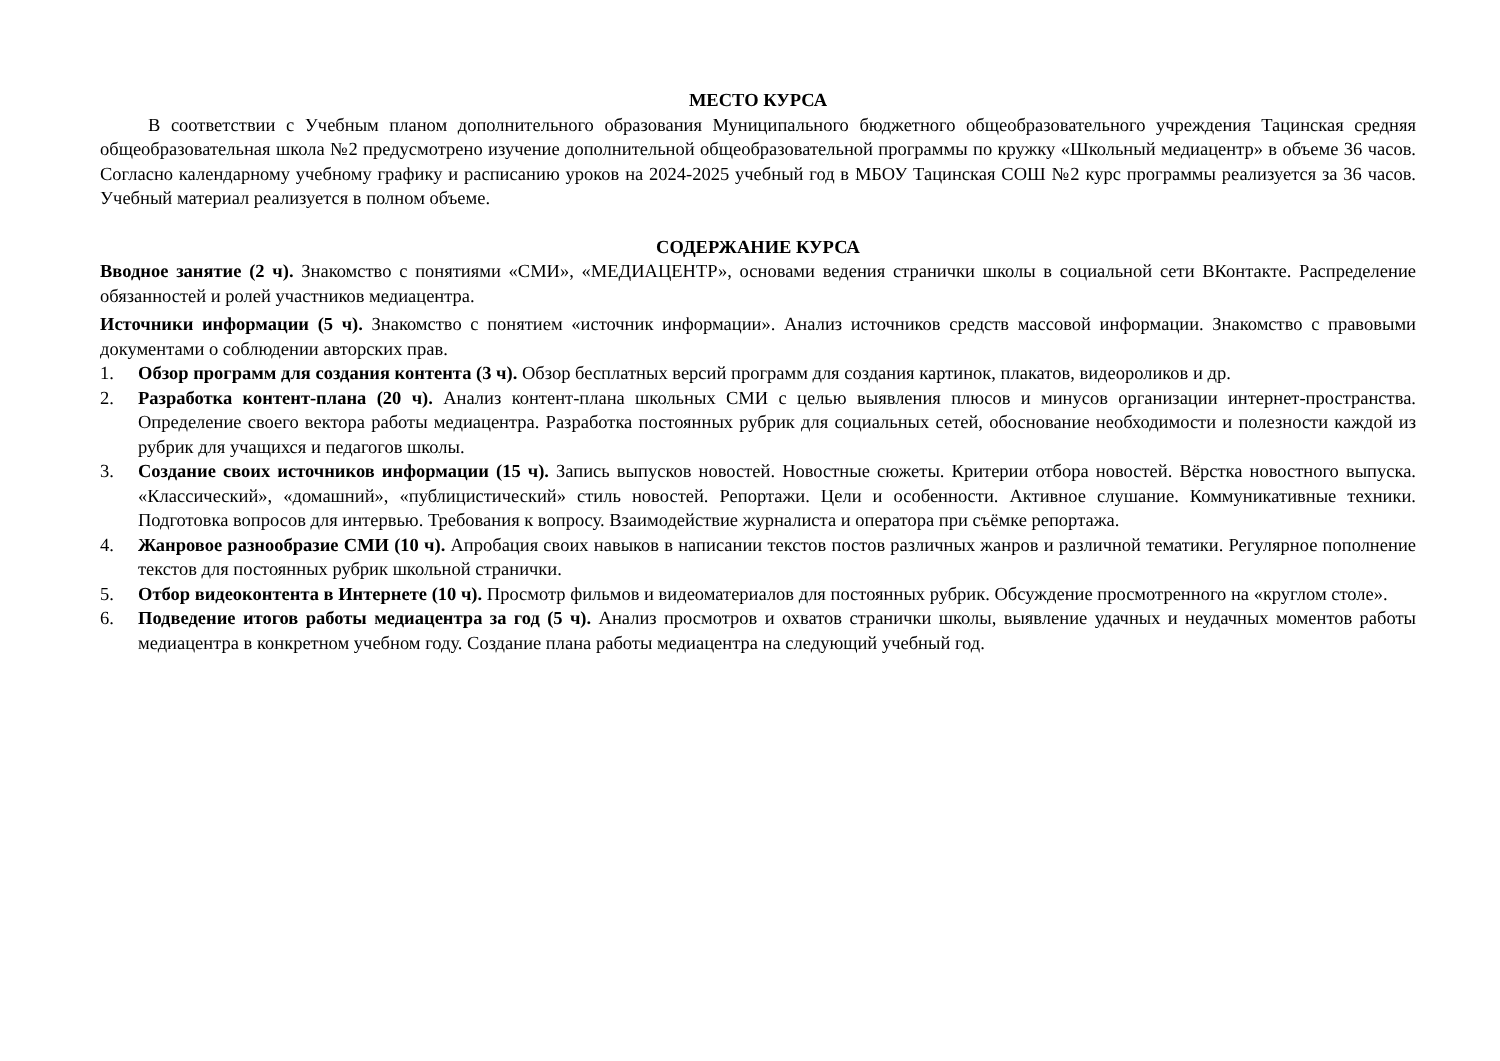МЕСТО КУРСА
В соответствии с Учебным планом дополнительного образования Муниципального бюджетного общеобразовательного учреждения Тацинская средняя общеобразовательная школа №2 предусмотрено изучение дополнительной общеобразовательной программы по кружку «Школьный медиацентр» в объеме 36 часов. Согласно календарному учебному графику и расписанию уроков на 2024-2025 учебный год в МБОУ Тацинская СОШ №2 курс программы реализуется за 36 часов. Учебный материал реализуется в полном объеме.
СОДЕРЖАНИЕ КУРСА
Вводное занятие (2 ч). Знакомство с понятиями «СМИ», «МЕДИАЦЕНТР», основами ведения странички школы в социальной сети ВКонтакте. Распределение обязанностей и ролей участников медиацентра.
Источники информации (5 ч). Знакомство с понятием «источник информации». Анализ источников средств массовой информации. Знакомство с правовыми документами о соблюдении авторских прав.
1. Обзор программ для создания контента (3 ч). Обзор бесплатных версий программ для создания картинок, плакатов, видеороликов и др.
2. Разработка контент-плана (20 ч). Анализ контент-плана школьных СМИ с целью выявления плюсов и минусов организации интернет-пространства. Определение своего вектора работы медиацентра. Разработка постоянных рубрик для социальных сетей, обоснование необходимости и полезности каждой из рубрик для учащихся и педагогов школы.
3. Создание своих источников информации (15 ч). Запись выпусков новостей. Новостные сюжеты. Критерии отбора новостей. Вёрстка новостного выпуска. «Классический», «домашний», «публицистический» стиль новостей. Репортажи. Цели и особенности. Активное слушание. Коммуникативные техники. Подготовка вопросов для интервью. Требования к вопросу. Взаимодействие журналиста и оператора при съёмке репортажа.
4. Жанровое разнообразие СМИ (10 ч). Апробация своих навыков в написании текстов постов различных жанров и различной тематики. Регулярное пополнение текстов для постоянных рубрик школьной странички.
5. Отбор видеоконтента в Интернете (10 ч). Просмотр фильмов и видеоматериалов для постоянных рубрик. Обсуждение просмотренного на «круглом столе».
6. Подведение итогов работы медиацентра за год (5 ч). Анализ просмотров и охватов странички школы, выявление удачных и неудачных моментов работы медиацентра в конкретном учебном году. Создание плана работы медиацентра на следующий учебный год.